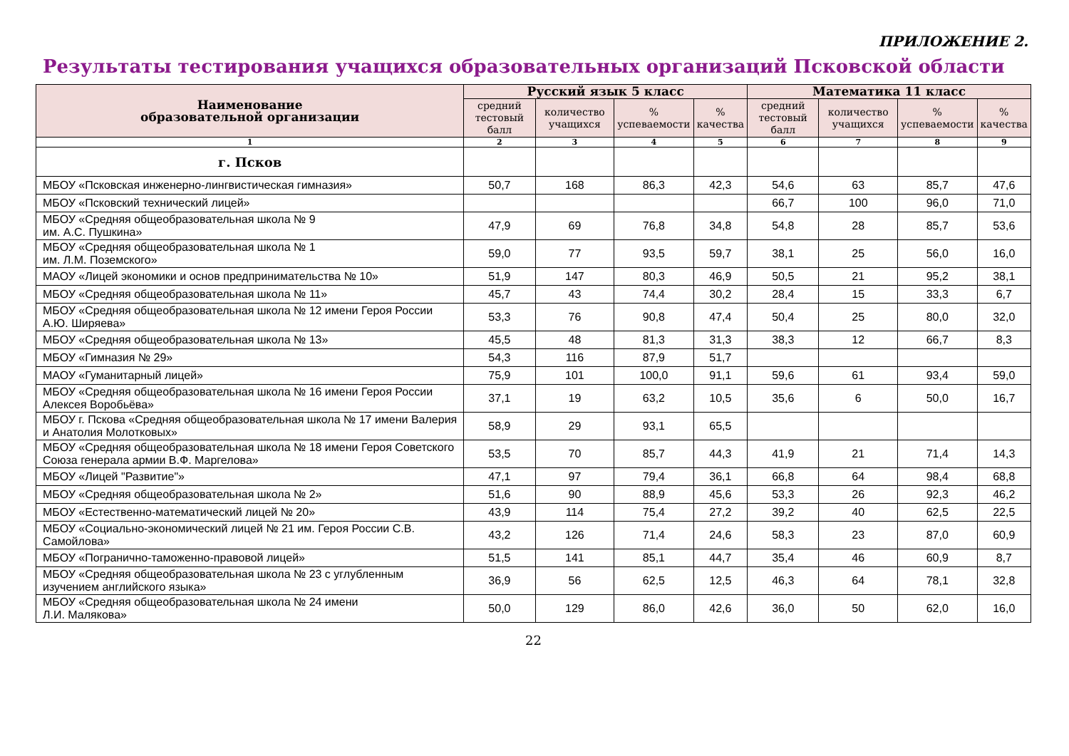ПРИЛОЖЕНИЕ 2.
Результаты тестирования учащихся образовательных организаций Псковской области
| Наименование образовательной организации | Русский язык 5 класс | | | | Математика 11 класс | | | |
| --- | --- | --- | --- | --- | --- | --- | --- | --- |
| | средний тестовый балл | количество учащихся | % успеваемости | % качества | средний тестовый балл | количество учащихся | % успеваемости | % качества |
| 1 | 2 | 3 | 4 | 5 | 6 | 7 | 8 | 9 |
| г. Псков | | | | | | | | |
| МБОУ «Псковская инженерно-лингвистическая гимназия» | 50,7 | 168 | 86,3 | 42,3 | 54,6 | 63 | 85,7 | 47,6 |
| МБОУ «Псковский технический лицей» | | | | | 66,7 | 100 | 96,0 | 71,0 |
| МБОУ «Средняя общеобразовательная школа № 9 им. А.С. Пушкина» | 47,9 | 69 | 76,8 | 34,8 | 54,8 | 28 | 85,7 | 53,6 |
| МБОУ «Средняя общеобразовательная школа № 1 им. Л.М. Поземского» | 59,0 | 77 | 93,5 | 59,7 | 38,1 | 25 | 56,0 | 16,0 |
| МАОУ «Лицей экономики и основ предпринимательства № 10» | 51,9 | 147 | 80,3 | 46,9 | 50,5 | 21 | 95,2 | 38,1 |
| МБОУ «Средняя общеобразовательная школа № 11» | 45,7 | 43 | 74,4 | 30,2 | 28,4 | 15 | 33,3 | 6,7 |
| МБОУ «Средняя общеобразовательная школа № 12 имени Героя России А.Ю. Ширяева» | 53,3 | 76 | 90,8 | 47,4 | 50,4 | 25 | 80,0 | 32,0 |
| МБОУ «Средняя общеобразовательная школа № 13» | 45,5 | 48 | 81,3 | 31,3 | 38,3 | 12 | 66,7 | 8,3 |
| МБОУ «Гимназия № 29» | 54,3 | 116 | 87,9 | 51,7 | | | | |
| МАОУ «Гуманитарный лицей» | 75,9 | 101 | 100,0 | 91,1 | 59,6 | 61 | 93,4 | 59,0 |
| МБОУ «Средняя общеобразовательная школа № 16 имени Героя России Алексея Воробьёва» | 37,1 | 19 | 63,2 | 10,5 | 35,6 | 6 | 50,0 | 16,7 |
| МБОУ г. Пскова «Средняя общеобразовательная школа № 17 имени Валерия и Анатолия Молотковых» | 58,9 | 29 | 93,1 | 65,5 | | | | |
| МБОУ «Средняя общеобразовательная школа № 18 имени Героя Советского Союза генерала армии В.Ф. Маргелова» | 53,5 | 70 | 85,7 | 44,3 | 41,9 | 21 | 71,4 | 14,3 |
| МБОУ «Лицей "Развитие"» | 47,1 | 97 | 79,4 | 36,1 | 66,8 | 64 | 98,4 | 68,8 |
| МБОУ «Средняя общеобразовательная школа № 2» | 51,6 | 90 | 88,9 | 45,6 | 53,3 | 26 | 92,3 | 46,2 |
| МБОУ «Естественно-математический лицей № 20» | 43,9 | 114 | 75,4 | 27,2 | 39,2 | 40 | 62,5 | 22,5 |
| МБОУ «Социально-экономический лицей № 21 им. Героя России С.В. Самойлова» | 43,2 | 126 | 71,4 | 24,6 | 58,3 | 23 | 87,0 | 60,9 |
| МБОУ «Погранично-таможенно-правовой лицей» | 51,5 | 141 | 85,1 | 44,7 | 35,4 | 46 | 60,9 | 8,7 |
| МБОУ «Средняя общеобразовательная школа № 23 с углубленным изучением английского языка» | 36,9 | 56 | 62,5 | 12,5 | 46,3 | 64 | 78,1 | 32,8 |
| МБОУ «Средняя общеобразовательная школа № 24 имени Л.И. Малякова» | 50,0 | 129 | 86,0 | 42,6 | 36,0 | 50 | 62,0 | 16,0 |
22